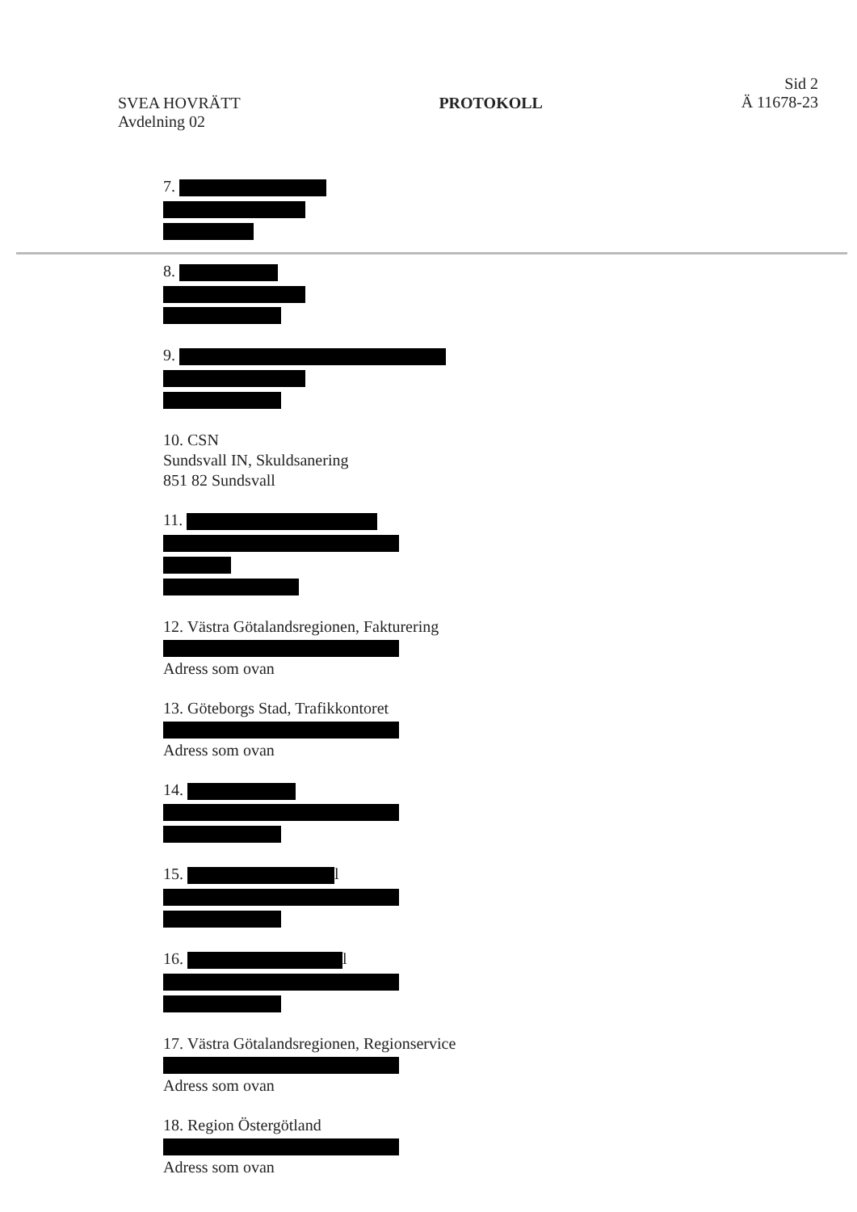SVEA HOVRÄTT
Avdelning 02
PROTOKOLL
Sid 2
Ä 11678-23
7.
8.
9.
10. CSN
Sundsvall IN, Skuldsanering
851 82 Sundsvall
11.
12. Västra Götalandsregionen, Fakturering
Adress som ovan
13. Göteborgs Stad, Trafikkontoret
Adress som ovan
14.
15. l
16. l
17. Västra Götalandsregionen, Regionservice
Adress som ovan
18. Region Östergötland
Adress som ovan